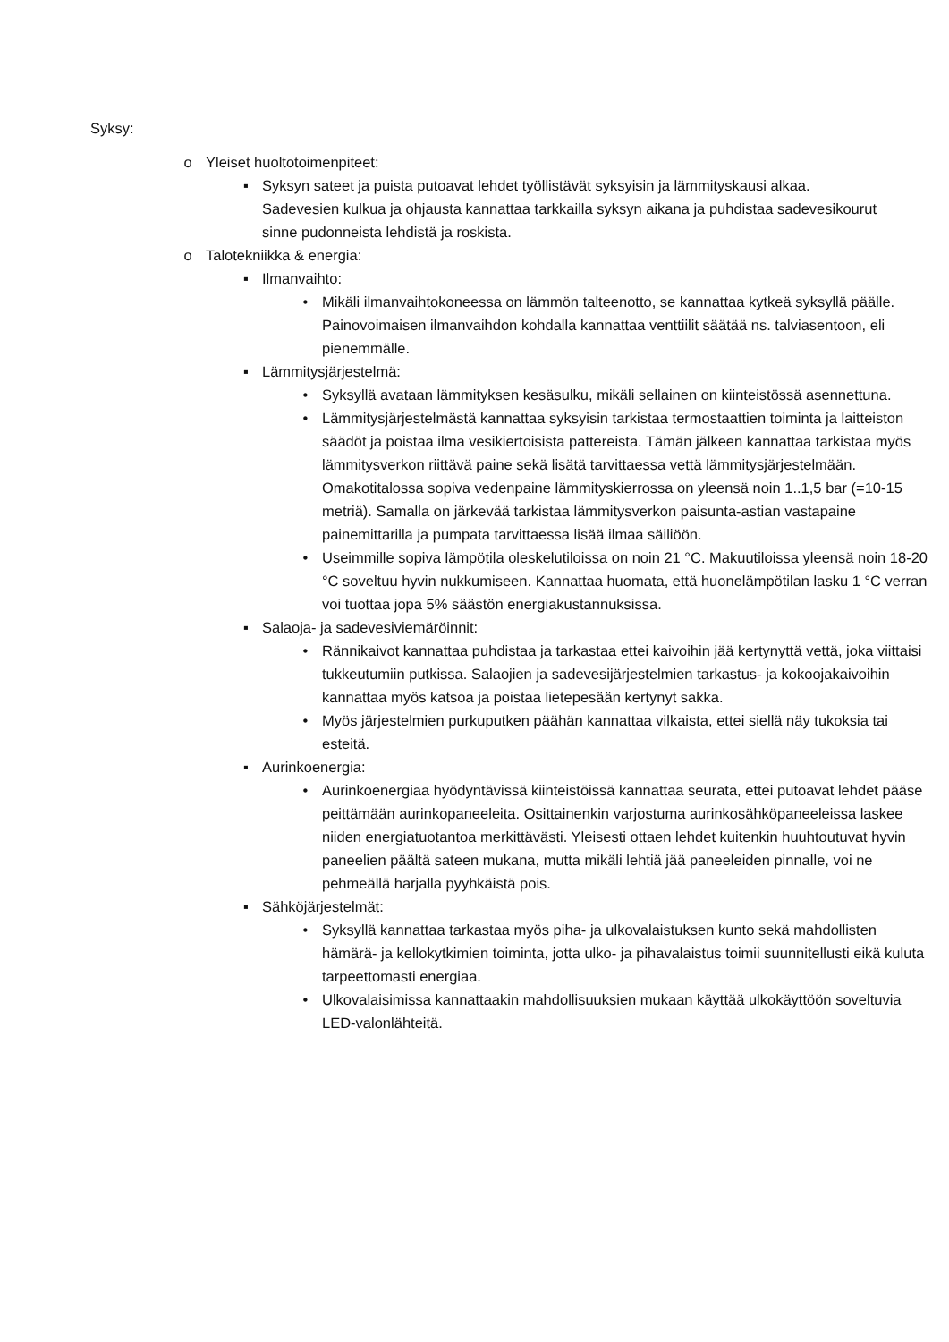Syksy:
o Yleiset huoltotoimenpiteet:
▪ Syksyn sateet ja puista putoavat lehdet työllistävät syksyisin ja lämmityskausi alkaa. Sadevesien kulkua ja ohjausta kannattaa tarkkailla syksyn aikana ja puhdistaa sadevesikourut sinne pudonneista lehdistä ja roskista.
o Talotekniikka & energia:
▪ Ilmanvaihto:
• Mikäli ilmanvaihtokoneessa on lämmön talteenotto, se kannattaa kytkeä syksyllä päälle. Painovoimaisen ilmanvaihdon kohdalla kannattaa venttiilit säätää ns. talviasentoon, eli pienemmälle.
▪ Lämmitysjärjestelmä:
• Syksyllä avataan lämmityksen kesäsulku, mikäli sellainen on kiinteistössä asennettuna.
• Lämmitysjärjestelmästä kannattaa syksyisin tarkistaa termostaattien toiminta ja laitteiston säädöt ja poistaa ilma vesikiertoisista pattereista. Tämän jälkeen kannattaa tarkistaa myös lämmitysverkon riittävä paine sekä lisätä tarvittaessa vettä lämmitysjärjestelmään. Omakotitalossa sopiva vedenpaine lämmityskierrossa on yleensä noin 1..1,5 bar (=10-15 metriä). Samalla on järkevää tarkistaa lämmitysverkon paisunta-astian vastapaine painemittarilla ja pumpata tarvittaessa lisää ilmaa säiliöön.
• Useimmille sopiva lämpötila oleskelutiloissa on noin 21 °C. Makuutiloissa yleensä noin 18-20 °C soveltuu hyvin nukkumiseen. Kannattaa huomata, että huonelämpötilan lasku 1 °C verran voi tuottaa jopa 5% säästön energiakustannuksissa.
▪ Salaoja- ja sadevesiviemäröinnit:
• Rännikaivot kannattaa puhdistaa ja tarkastaa ettei kaivoihin jää kertynyttä vettä, joka viittaisi tukkeutumiin putkissa. Salaojien ja sadevesijärjestelmien tarkastus- ja kokoojakaivoihin kannattaa myös katsoa ja poistaa lietepesään kertynyt sakka.
• Myös järjestelmien purkuputken päähän kannattaa vilkaista, ettei siellä näy tukoksia tai esteitä.
▪ Aurinkoenergia:
• Aurinkoenergiaa hyödyntävissä kiinteistöissä kannattaa seurata, ettei putoavat lehdet pääse peittämään aurinkopaneeleita. Osittainenkin varjostuma aurinkosähköpaneeleissa laskee niiden energiatuotantoa merkittävästi. Yleisesti ottaen lehdet kuitenkin huuhtoutuvat hyvin paneelien päältä sateen mukana, mutta mikäli lehtiä jää paneeleiden pinnalle, voi ne pehmeällä harjalla pyyhkäistä pois.
▪ Sähköjärjestelmät:
• Syksyllä kannattaa tarkastaa myös piha- ja ulkovalaistuksen kunto sekä mahdollisten hämärä- ja kellokytkimien toiminta, jotta ulko- ja pihavalaistus toimii suunnitellusti eikä kuluta tarpeettomasti energiaa.
• Ulkovalaisimissa kannattaakin mahdollisuuksien mukaan käyttää ulkokäyttöön soveltuvia LED-valonlähteitä.